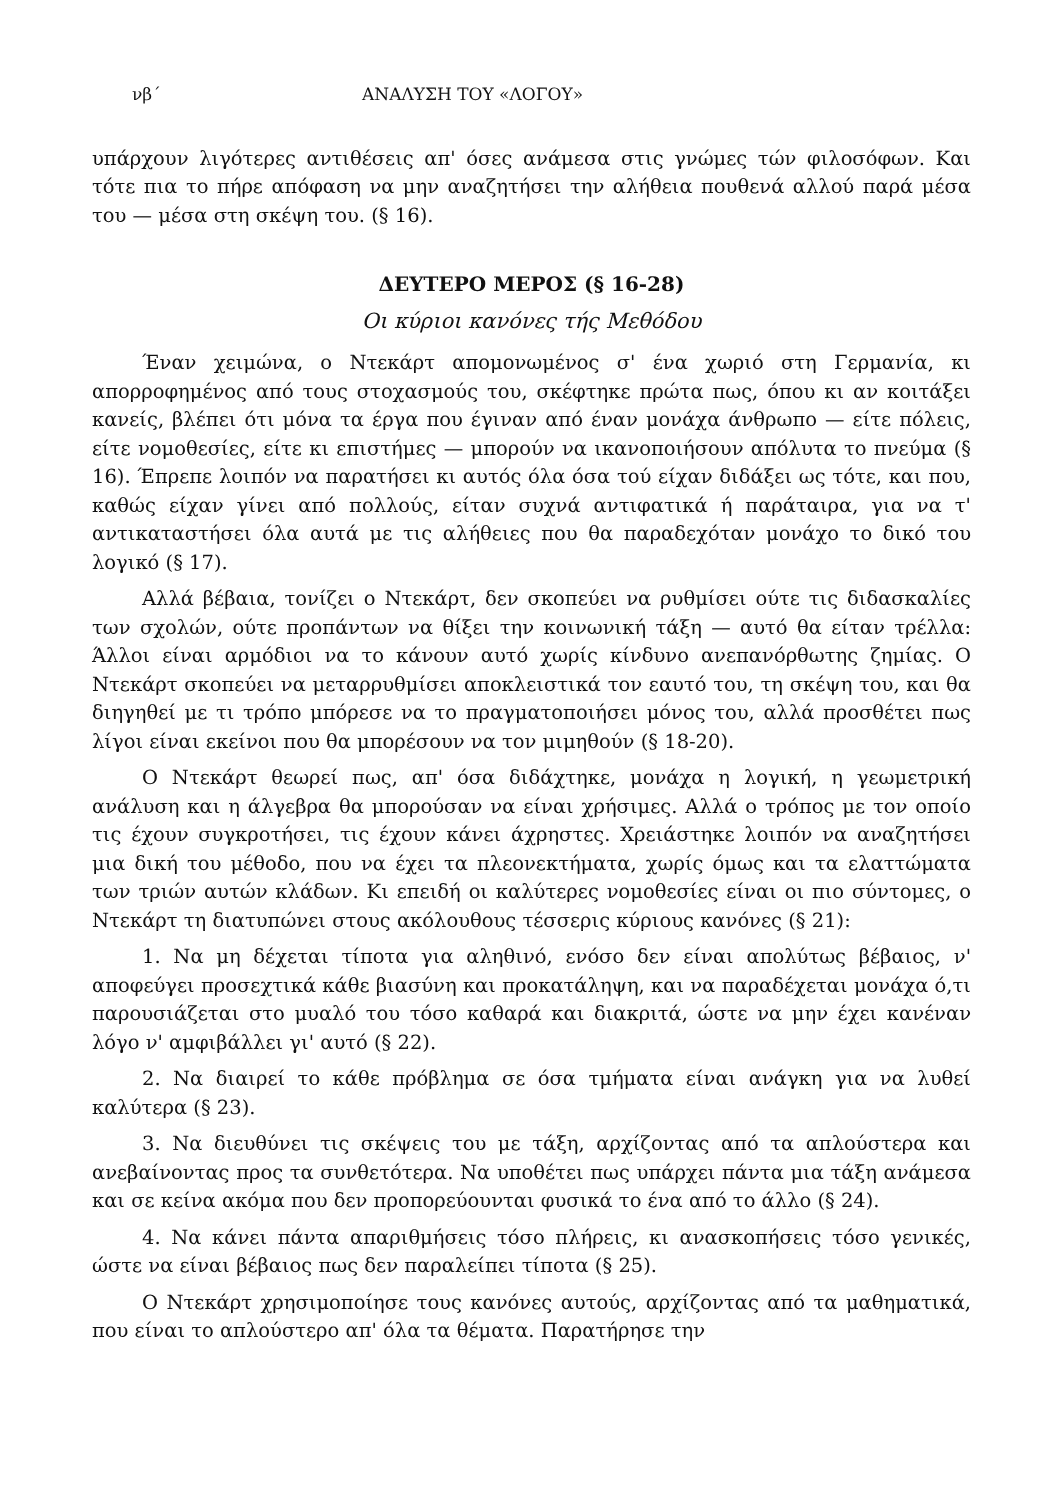νβ΄ ΑΝΑΛΥΣΗ ΤΟΥ «ΛΟΓΟΥ»
υπάρχουν λιγότερες αντιθέσεις απ' όσες ανάμεσα στις γνώμες τών φιλοσόφων. Και τότε πια το πήρε απόφαση να μην αναζητήσει την αλήθεια πουθενά αλλού παρά μέσα του — μέσα στη σκέψη του. (§ 16).
ΔΕΥΤΕΡΟ ΜΕΡΟΣ (§ 16-28)
Οι κύριοι κανόνες τής Μεθόδου
Έναν χειμώνα, ο Ντεκάρτ απομονωμένος σ' ένα χωριό στη Γερμανία, κι απορροφημένος από τους στοχασμούς του, σκέφτηκε πρώτα πως, όπου κι αν κοιτάξει κανείς, βλέπει ότι μόνα τα έργα που έγιναν από έναν μονάχα άνθρωπο — είτε πόλεις, είτε νομοθεσίες, είτε κι επιστήμες — μπορούν να ικανοποιήσουν απόλυτα το πνεύμα (§ 16). Έπρεπε λοιπόν να παρατήσει κι αυτός όλα όσα τού είχαν διδάξει ως τότε, και που, καθώς είχαν γίνει από πολλούς, είταν συχνά αντιφατικά ή παράταιρα, για να τ' αντικαταστήσει όλα αυτά με τις αλήθειες που θα παραδεχόταν μονάχο το δικό του λογικό (§ 17).
Αλλά βέβαια, τονίζει ο Ντεκάρτ, δεν σκοπεύει να ρυθμίσει ούτε τις διδασκαλίες των σχολών, ούτε προπάντων να θίξει την κοινωνική τάξη — αυτό θα είταν τρέλλα: Άλλοι είναι αρμόδιοι να το κάνουν αυτό χωρίς κίνδυνο ανεπανόρθωτης ζημίας. Ο Ντεκάρτ σκοπεύει να μεταρρυθμίσει αποκλειστικά τον εαυτό του, τη σκέψη του, και θα διηγηθεί με τι τρόπο μπόρεσε να το πραγματοποιήσει μόνος του, αλλά προσθέτει πως λίγοι είναι εκείνοι που θα μπορέσουν να τον μιμηθούν (§ 18-20).
Ο Ντεκάρτ θεωρεί πως, απ' όσα διδάχτηκε, μονάχα η λογική, η γεωμετρική ανάλυση και η άλγεβρα θα μπορούσαν να είναι χρήσιμες. Αλλά ο τρόπος με τον οποίο τις έχουν συγκροτήσει, τις έχουν κάνει άχρηστες. Χρειάστηκε λοιπόν να αναζητήσει μια δική του μέθοδο, που να έχει τα πλεονεκτήματα, χωρίς όμως και τα ελαττώματα των τριών αυτών κλάδων. Κι επειδή οι καλύτερες νομοθεσίες είναι οι πιο σύντομες, ο Ντεκάρτ τη διατυπώνει στους ακόλουθους τέσσερις κύριους κανόνες (§ 21):
1. Να μη δέχεται τίποτα για αληθινό, ενόσο δεν είναι απολύτως βέβαιος, ν' αποφεύγει προσεχτικά κάθε βιασύνη και προκατάληψη, και να παραδέχεται μονάχα ό,τι παρουσιάζεται στο μυαλό του τόσο καθαρά και διακριτά, ώστε να μην έχει κανέναν λόγο ν' αμφιβάλλει γι' αυτό (§ 22).
2. Να διαιρεί το κάθε πρόβλημα σε όσα τμήματα είναι ανάγκη για να λυθεί καλύτερα (§ 23).
3. Να διευθύνει τις σκέψεις του με τάξη, αρχίζοντας από τα απλούστερα και ανεβαίνοντας προς τα συνθετότερα. Να υποθέτει πως υπάρχει πάντα μια τάξη ανάμεσα και σε κείνα ακόμα που δεν προπορεύουνται φυσικά το ένα από το άλλο (§ 24).
4. Να κάνει πάντα απαριθμήσεις τόσο πλήρεις, κι ανασκοπήσεις τόσο γενικές, ώστε να είναι βέβαιος πως δεν παραλείπει τίποτα (§ 25).
Ο Ντεκάρτ χρησιμοποίησε τους κανόνες αυτούς, αρχίζοντας από τα μαθηματικά, που είναι το απλούστερο απ' όλα τα θέματα. Παρατήρησε την